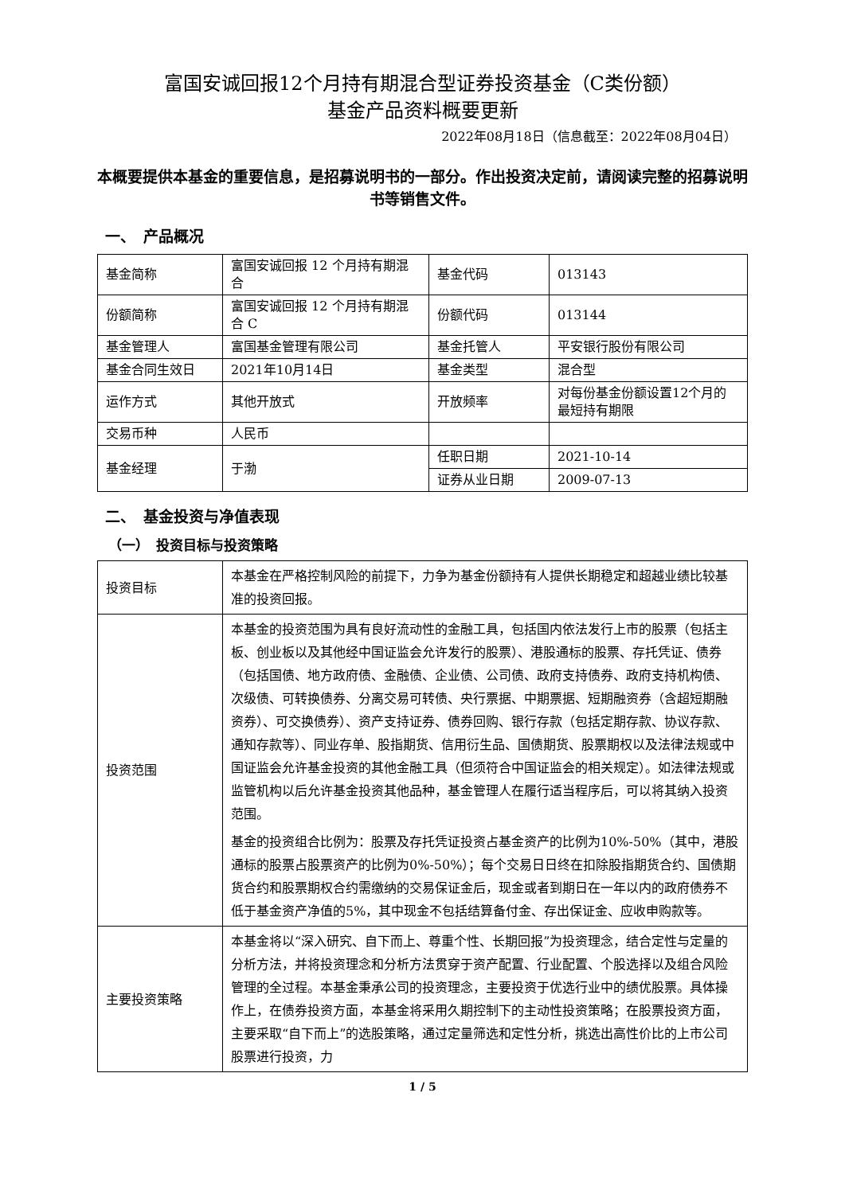富国安诚回报12个月持有期混合型证券投资基金（C类份额）
基金产品资料概要更新
2022年08月18日（信息截至：2022年08月04日）
本概要提供本基金的重要信息，是招募说明书的一部分。作出投资决定前，请阅读完整的招募说明书等销售文件。
一、　产品概况
| 基金简称 | 富国安诚回报 12 个月持有期混合 | 基金代码 | 013143 |
| 份额简称 | 富国安诚回报 12 个月持有期混合 C | 份额代码 | 013144 |
| 基金管理人 | 富国基金管理有限公司 | 基金托管人 | 平安银行股份有限公司 |
| 基金合同生效日 | 2021年10月14日 | 基金类型 | 混合型 |
| 运作方式 | 其他开放式 | 开放频率 | 对每份基金份额设置12个月的最短持有期限 |
| 交易币种 | 人民币 | | |
| 基金经理 | 于渤 | 任职日期 | 2021-10-14 |
| | | 证券从业日期 | 2009-07-13 |
二、　基金投资与净值表现
（一）　投资目标与投资策略
| 投资目标 | 本基金在严格控制风险的前提下，力争为基金份额持有人提供长期稳定和超越业绩比较基准的投资回报。 |
| 投资范围 | 本基金的投资范围为具有良好流动性的金融工具，包括国内依法发行上市的股票（包括主板、创业板以及其他经中国证监会允许发行的股票）、港股通标的股票、存托凭证、债券（包括国债、地方政府债、金融债、企业债、公司债、政府支持债券、政府支持机构债、次级债、可转换债券、分离交易可转债、央行票据、中期票据、短期融资券（含超短期融资券）、可交换债券）、资产支持证券、债券回购、银行存款（包括定期存款、协议存款、通知存款等）、同业存单、股指期货、信用衍生品、国债期货、股票期权以及法律法规或中国证监会允许基金投资的其他金融工具（但须符合中国证监会的相关规定）。如法律法规或监管机构以后允许基金投资其他品种，基金管理人在履行适当程序后，可以将其纳入投资范围。 基金的投资组合比例为：股票及存托凭证投资占基金资产的比例为10%-50%（其中，港股通标的股票占股票资产的比例为0%-50%）；每个交易日日终在扣除股指期货合约、国债期货合约和股票期权合约需缴纳的交易保证金后，现金或者到期日在一年以内的政府债券不低于基金资产净值的5%，其中现金不包括结算备付金、存出保证金、应收申购款等。 |
| 主要投资策略 | 本基金将以“深入研究、自下而上、尊重个性、长期回报”为投资理念，结合定性与定量的分析方法，并将投资理念和分析方法贯穿于资产配置、行业配置、个股选择以及组合风险管理的全过程。本基金秉承公司的投资理念，主要投资于优选行业中的绩优股票。具体操作上，在债券投资方面，本基金将采用久期控制下的主动性投资策略；在股票投资方面，主要采取“自下而上”的选股策略，通过定量筛选和定性分析，挑选出高性价比的上市公司股票进行投资，力 |
1 / 5